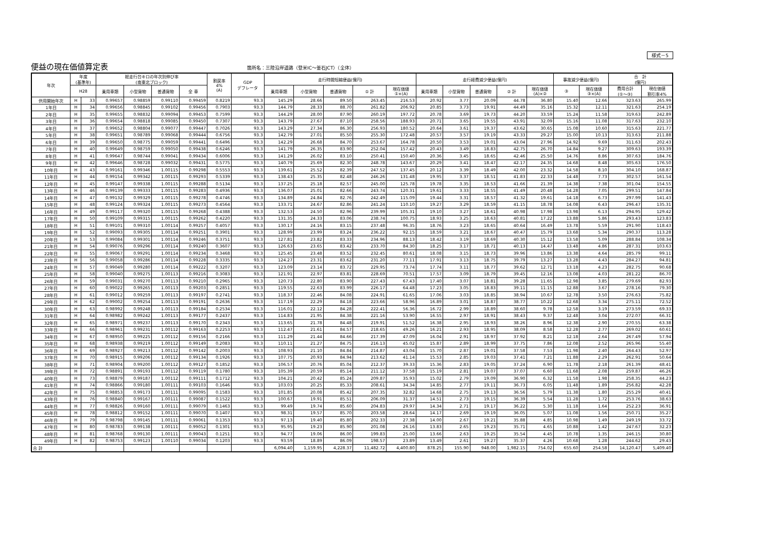様式－5
便益の現在価値算定表
箇所名：三陸沿岸道路（登米IC～釜石JCT）（全体）
| 年次 | 年度 (基準年) | | 総走行台キロの年次別伸び率 (南東北ブロック) | | | | 割戻率 4% (A) | GDP デフレータ | 走行時間短縮便益(億円) | | | | | 走行経費減少便益(億円) | | | | | 事故減少便益(億円) | | 合 計 (億円) | |
| --- | --- | --- | --- | --- | --- | --- | --- | --- | --- | --- | --- | --- | --- | --- | --- | --- | --- | --- | --- | --- | --- | --- |
| | H28 | | 乗用車類 | 小型貨物 | 普通貨物 | 全 車 | | | 乗用車類 | 小型貨物 | 普通貨物 | ① 計 | 現在価値 ①×(A) | 乗用車類 | 小型貨物 | 普通貨物 | ② 計 | 現在価値 (A)×② | ③ | 現在価値 ③×(A) | 費用合計 (①～③) | 現在価値 割引率4% |
| 供用開始年次 | H | 33 | 0.99657 | 0.98859 | 0.99110 | 0.99459 | 0.8219 | 93.3 | 145.29 | 28.66 | 89.50 | 263.45 | 216.53 | 20.92 | 3.77 | 20.09 | 44.78 | 36.80 | 15.40 | 12.66 | 323.63 | 265.99 |
| 1年目 | H | 34 | 0.99656 | 0.98845 | 0.99102 | 0.99456 | 0.7903 | 93.3 | 144.79 | 28.33 | 88.70 | 261.82 | 206.92 | 20.85 | 3.73 | 19.91 | 44.49 | 35.16 | 15.32 | 12.11 | 321.63 | 254.19 |
| 2年目 | H | 35 | 0.99655 | 0.98832 | 0.99094 | 0.99453 | 0.7599 | 93.3 | 144.29 | 28.00 | 87.90 | 260.19 | 197.72 | 20.78 | 3.69 | 19.73 | 44.20 | 33.59 | 15.24 | 11.58 | 319.63 | 242.89 |
| 3年目 | H | 36 | 0.99654 | 0.98818 | 0.99085 | 0.99450 | 0.7307 | 93.3 | 143.79 | 27.67 | 87.10 | 258.56 | 188.93 | 20.71 | 3.65 | 19.55 | 43.91 | 32.09 | 15.16 | 11.08 | 317.63 | 232.10 |
| 4年目 | H | 37 | 0.99652 | 0.98804 | 0.99077 | 0.99447 | 0.7026 | 93.3 | 143.29 | 27.34 | 86.30 | 256.93 | 180.52 | 20.64 | 3.61 | 19.37 | 43.62 | 30.65 | 15.08 | 10.60 | 315.63 | 221.77 |
| 5年目 | H | 38 | 0.99651 | 0.98789 | 0.99068 | 0.99444 | 0.6756 | 93.3 | 142.79 | 27.01 | 85.50 | 255.30 | 172.48 | 20.57 | 3.57 | 19.19 | 43.33 | 29.27 | 15.00 | 10.13 | 313.63 | 211.88 |
| 6年目 | H | 39 | 0.99650 | 0.98775 | 0.99059 | 0.99441 | 0.6496 | 93.3 | 142.29 | 26.68 | 84.70 | 253.67 | 164.78 | 20.50 | 3.53 | 19.01 | 43.04 | 27.96 | 14.92 | 9.69 | 311.63 | 202.43 |
| 7年目 | H | 40 | 0.99649 | 0.98759 | 0.99050 | 0.99438 | 0.6246 | 93.3 | 141.79 | 26.35 | 83.90 | 252.04 | 157.42 | 20.43 | 3.49 | 18.83 | 42.75 | 26.70 | 14.84 | 9.27 | 309.63 | 193.39 |
| 8年目 | H | 41 | 0.99647 | 0.98744 | 0.99041 | 0.99434 | 0.6006 | 93.3 | 141.29 | 26.02 | 83.10 | 250.41 | 150.40 | 20.36 | 3.45 | 18.65 | 42.46 | 25.50 | 14.76 | 8.86 | 307.63 | 184.76 |
| 9年目 | H | 42 | 0.99646 | 0.98728 | 0.99032 | 0.99431 | 0.5775 | 93.3 | 140.79 | 25.69 | 82.30 | 248.78 | 143.67 | 20.29 | 3.41 | 18.47 | 42.17 | 24.35 | 14.68 | 8.48 | 305.63 | 176.50 |
| 10年目 | H | 43 | 0.99161 | 0.99346 | 1.00115 | 0.99298 | 0.5553 | 93.3 | 139.61 | 25.52 | 82.39 | 247.52 | 137.45 | 20.12 | 3.39 | 18.49 | 42.00 | 23.32 | 14.58 | 8.10 | 304.10 | 168.87 |
| 11年目 | H | 44 | 0.99154 | 0.99342 | 1.00115 | 0.99293 | 0.5339 | 93.3 | 138.43 | 25.35 | 82.48 | 246.26 | 131.48 | 19.95 | 3.37 | 18.51 | 41.83 | 22.33 | 14.48 | 7.73 | 302.57 | 161.54 |
| 12年目 | H | 45 | 0.99147 | 0.99338 | 1.00115 | 0.99288 | 0.5134 | 93.3 | 137.25 | 25.18 | 82.57 | 245.00 | 125.78 | 19.78 | 3.35 | 18.53 | 41.66 | 21.39 | 14.38 | 7.38 | 301.04 | 154.55 |
| 13年目 | H | 46 | 0.99139 | 0.99333 | 1.00115 | 0.99283 | 0.4936 | 93.3 | 136.07 | 25.01 | 82.66 | 243.74 | 120.31 | 19.61 | 3.33 | 18.55 | 41.49 | 20.48 | 14.28 | 7.05 | 299.51 | 147.84 |
| 14年目 | H | 47 | 0.99132 | 0.99329 | 1.00115 | 0.99278 | 0.4746 | 93.3 | 134.89 | 24.84 | 82.76 | 242.49 | 115.09 | 19.44 | 3.31 | 18.57 | 41.32 | 19.61 | 14.18 | 6.73 | 297.99 | 141.43 |
| 15年目 | H | 48 | 0.99124 | 0.99324 | 1.00115 | 0.99273 | 0.4564 | 93.3 | 133.71 | 24.67 | 82.86 | 241.24 | 110.10 | 19.27 | 3.29 | 18.59 | 41.15 | 18.78 | 14.08 | 6.43 | 296.47 | 135.31 |
| 16年目 | H | 49 | 0.99117 | 0.99320 | 1.00115 | 0.99268 | 0.4388 | 93.3 | 132.53 | 24.50 | 82.96 | 239.99 | 105.31 | 19.10 | 3.27 | 18.61 | 40.98 | 17.98 | 13.98 | 6.13 | 294.95 | 129.42 |
| 17年目 | H | 50 | 0.99109 | 0.99315 | 1.00115 | 0.99262 | 0.4220 | 93.3 | 131.35 | 24.33 | 83.06 | 238.74 | 100.75 | 18.93 | 3.25 | 18.63 | 40.81 | 17.22 | 13.88 | 5.86 | 293.43 | 123.83 |
| 18年目 | H | 51 | 0.99101 | 0.99310 | 1.00114 | 0.99257 | 0.4057 | 93.3 | 130.17 | 24.16 | 83.15 | 237.48 | 96.35 | 18.76 | 3.23 | 18.65 | 40.64 | 16.49 | 13.78 | 5.59 | 291.90 | 118.43 |
| 19年目 | H | 52 | 0.99093 | 0.99305 | 1.00114 | 0.99251 | 0.3901 | 93.3 | 128.99 | 23.99 | 83.24 | 236.22 | 92.15 | 18.59 | 3.21 | 18.67 | 40.47 | 15.79 | 13.68 | 5.34 | 290.37 | 113.28 |
| 20年目 | H | 53 | 0.99084 | 0.99301 | 1.00114 | 0.99246 | 0.3751 | 93.3 | 127.81 | 23.82 | 83.33 | 234.96 | 88.13 | 18.42 | 3.19 | 18.69 | 40.30 | 15.12 | 13.58 | 5.09 | 288.84 | 108.34 |
| 21年目 | H | 54 | 0.99076 | 0.99296 | 1.00114 | 0.99240 | 0.3607 | 93.3 | 126.63 | 23.65 | 83.42 | 233.70 | 84.30 | 18.25 | 3.17 | 18.71 | 40.13 | 14.47 | 13.48 | 4.86 | 287.31 | 103.63 |
| 22年目 | H | 55 | 0.99067 | 0.99291 | 1.00114 | 0.99234 | 0.3468 | 93.3 | 125.45 | 23.48 | 83.52 | 232.45 | 80.61 | 18.08 | 3.15 | 18.73 | 39.96 | 13.86 | 13.38 | 4.64 | 285.79 | 99.11 |
| 23年目 | H | 56 | 0.99058 | 0.99286 | 1.00114 | 0.99228 | 0.3335 | 93.3 | 124.27 | 23.31 | 83.62 | 231.20 | 77.11 | 17.91 | 3.13 | 18.75 | 39.79 | 13.27 | 13.28 | 4.43 | 284.27 | 94.81 |
| 24年目 | H | 57 | 0.99049 | 0.99280 | 1.00114 | 0.99222 | 0.3207 | 93.3 | 123.09 | 23.14 | 83.72 | 229.95 | 73.74 | 17.74 | 3.11 | 18.77 | 39.62 | 12.71 | 13.18 | 4.23 | 282.75 | 90.68 |
| 25年目 | H | 58 | 0.99040 | 0.99275 | 1.00113 | 0.99216 | 0.3083 | 93.3 | 121.91 | 22.97 | 83.81 | 228.69 | 70.51 | 17.57 | 3.09 | 18.79 | 39.45 | 12.16 | 13.08 | 4.03 | 281.22 | 86.70 |
| 26年目 | H | 59 | 0.99031 | 0.99270 | 1.00113 | 0.99210 | 0.2965 | 93.3 | 120.73 | 22.80 | 83.90 | 227.43 | 67.43 | 17.40 | 3.07 | 18.81 | 39.28 | 11.65 | 12.98 | 3.85 | 279.69 | 82.93 |
| 27年目 | H | 60 | 0.99022 | 0.99265 | 1.00113 | 0.99203 | 0.2851 | 93.3 | 119.55 | 22.63 | 83.99 | 226.17 | 64.48 | 17.23 | 3.05 | 18.83 | 39.11 | 11.15 | 12.88 | 3.67 | 278.16 | 79.30 |
| 28年目 | H | 61 | 0.99012 | 0.99259 | 1.00113 | 0.99197 | 0.2741 | 93.3 | 118.37 | 22.46 | 84.08 | 224.91 | 61.65 | 17.06 | 3.03 | 18.85 | 38.94 | 10.67 | 12.78 | 3.50 | 276.63 | 75.82 |
| 29年目 | H | 62 | 0.99002 | 0.99254 | 1.00113 | 0.99191 | 0.2636 | 93.3 | 117.19 | 22.29 | 84.18 | 223.66 | 58.96 | 16.89 | 3.01 | 18.87 | 38.77 | 10.22 | 12.68 | 3.34 | 275.11 | 72.52 |
| 30年目 | H | 63 | 0.98992 | 0.99248 | 1.00113 | 0.99184 | 0.2534 | 93.3 | 116.01 | 22.12 | 84.28 | 222.41 | 56.36 | 16.72 | 2.99 | 18.89 | 38.60 | 9.78 | 12.58 | 3.19 | 273.59 | 69.33 |
| 31年目 | H | 64 | 0.98982 | 0.99242 | 1.00113 | 0.99177 | 0.2437 | 93.3 | 114.83 | 21.95 | 84.38 | 221.16 | 53.90 | 16.55 | 2.97 | 18.91 | 38.43 | 9.37 | 12.48 | 3.04 | 272.07 | 66.31 |
| 32年目 | H | 65 | 0.98971 | 0.99237 | 1.00113 | 0.99170 | 0.2343 | 93.3 | 113.65 | 21.78 | 84.48 | 219.91 | 51.52 | 16.38 | 2.95 | 18.93 | 38.26 | 8.96 | 12.38 | 2.90 | 270.55 | 63.38 |
| 33年目 | H | 66 | 0.98961 | 0.99231 | 1.00112 | 0.99163 | 0.2253 | 93.3 | 112.47 | 21.61 | 84.57 | 218.65 | 49.26 | 16.21 | 2.93 | 18.95 | 38.09 | 8.58 | 12.28 | 2.77 | 269.02 | 60.61 |
| 34年目 | H | 67 | 0.98950 | 0.99225 | 1.00112 | 0.99156 | 0.2166 | 93.3 | 111.29 | 21.44 | 84.66 | 217.39 | 47.09 | 16.04 | 2.91 | 18.97 | 37.92 | 8.21 | 12.18 | 2.64 | 267.49 | 57.94 |
| 35年目 | H | 68 | 0.98938 | 0.99219 | 1.00112 | 0.99149 | 0.2083 | 93.3 | 110.11 | 21.27 | 84.75 | 216.13 | 45.02 | 15.87 | 2.89 | 18.99 | 37.75 | 7.86 | 12.08 | 2.52 | 265.96 | 55.40 |
| 36年目 | H | 69 | 0.98927 | 0.99213 | 1.00112 | 0.99142 | 0.2003 | 93.3 | 108.93 | 21.10 | 84.84 | 214.87 | 43.04 | 15.70 | 2.87 | 19.01 | 37.58 | 7.53 | 11.98 | 2.40 | 264.43 | 52.97 |
| 37年目 | H | 70 | 0.98915 | 0.99206 | 1.00112 | 0.99134 | 0.1926 | 93.3 | 107.75 | 20.93 | 84.94 | 213.62 | 41.14 | 15.53 | 2.85 | 19.03 | 37.41 | 7.21 | 11.88 | 2.29 | 262.91 | 50.64 |
| 38年目 | H | 71 | 0.98904 | 0.99200 | 1.00112 | 0.99127 | 0.1852 | 93.3 | 106.57 | 20.76 | 85.04 | 212.37 | 39.33 | 15.36 | 2.83 | 19.05 | 37.24 | 6.90 | 11.78 | 2.18 | 261.39 | 48.41 |
| 39年目 | H | 72 | 0.98891 | 0.99193 | 1.00112 | 0.99119 | 0.1780 | 93.3 | 105.39 | 20.59 | 85.14 | 211.12 | 37.58 | 15.19 | 2.81 | 19.07 | 37.07 | 6.60 | 11.68 | 2.08 | 259.87 | 46.26 |
| 40年目 | H | 73 | 0.98879 | 0.99187 | 1.00112 | 0.99111 | 0.1712 | 93.3 | 104.21 | 20.42 | 85.24 | 209.87 | 35.93 | 15.02 | 2.79 | 19.09 | 36.90 | 6.32 | 11.58 | 1.98 | 258.35 | 44.23 |
| 41年目 | H | 74 | 0.98866 | 0.99180 | 1.00111 | 0.99103 | 0.1646 | 93.3 | 103.03 | 20.25 | 85.33 | 208.61 | 34.34 | 14.85 | 2.77 | 19.11 | 36.73 | 6.05 | 11.48 | 1.89 | 256.82 | 42.28 |
| 42年目 | H | 75 | 0.98853 | 0.99173 | 1.00111 | 0.99095 | 0.1583 | 93.3 | 101.85 | 20.08 | 85.42 | 207.35 | 32.82 | 14.68 | 2.75 | 19.13 | 36.56 | 5.79 | 11.38 | 1.80 | 255.29 | 40.41 |
| 43年目 | H | 76 | 0.98840 | 0.99167 | 1.00111 | 0.99087 | 0.1522 | 93.3 | 100.67 | 19.91 | 85.51 | 206.09 | 31.37 | 14.51 | 2.73 | 19.15 | 36.39 | 5.54 | 11.28 | 1.72 | 253.76 | 38.63 |
| 44年目 | H | 77 | 0.98826 | 0.99160 | 1.00111 | 0.99079 | 0.1463 | 93.3 | 99.49 | 19.74 | 85.60 | 204.83 | 29.97 | 14.34 | 2.71 | 19.17 | 36.22 | 5.30 | 11.18 | 1.64 | 252.23 | 36.91 |
| 45年目 | H | 78 | 0.98812 | 0.99152 | 1.00111 | 0.99070 | 0.1407 | 93.3 | 98.31 | 19.57 | 85.70 | 203.58 | 28.64 | 14.17 | 2.69 | 19.19 | 36.05 | 5.07 | 11.08 | 1.56 | 250.71 | 35.27 |
| 46年目 | H | 79 | 0.98798 | 0.99145 | 1.00111 | 0.99061 | 0.1353 | 93.3 | 97.13 | 19.40 | 85.80 | 202.33 | 27.38 | 14.00 | 2.67 | 19.21 | 35.88 | 4.85 | 10.98 | 1.49 | 249.19 | 33.72 |
| 47年目 | H | 80 | 0.98783 | 0.99138 | 1.00111 | 0.99052 | 0.1301 | 93.3 | 95.95 | 19.23 | 85.90 | 201.08 | 26.16 | 13.83 | 2.65 | 19.23 | 35.71 | 4.65 | 10.88 | 1.42 | 247.67 | 32.23 |
| 48年目 | H | 81 | 0.98768 | 0.99130 | 1.00111 | 0.99043 | 0.1251 | 93.3 | 94.77 | 19.06 | 86.00 | 199.83 | 25.00 | 13.66 | 2.63 | 19.25 | 35.54 | 4.45 | 10.78 | 1.35 | 246.15 | 30.80 |
| 49年目 | H | 82 | 0.98753 | 0.99123 | 1.00110 | 0.99034 | 0.1203 | 93.3 | 93.59 | 18.89 | 86.09 | 198.57 | 23.89 | 13.49 | 2.61 | 19.27 | 35.37 | 4.26 | 10.68 | 1.28 | 244.62 | 29.43 |
| 合 計 | | | | | | | | | 6,094.40 | 1,159.95 | 4,228.37 | 11,482.72 | 4,400.80 | 878.25 | 155.90 | 948.00 | 1,982.15 | 754.02 | 655.60 | 254.58 | 14,120.47 | 5,409.40 |